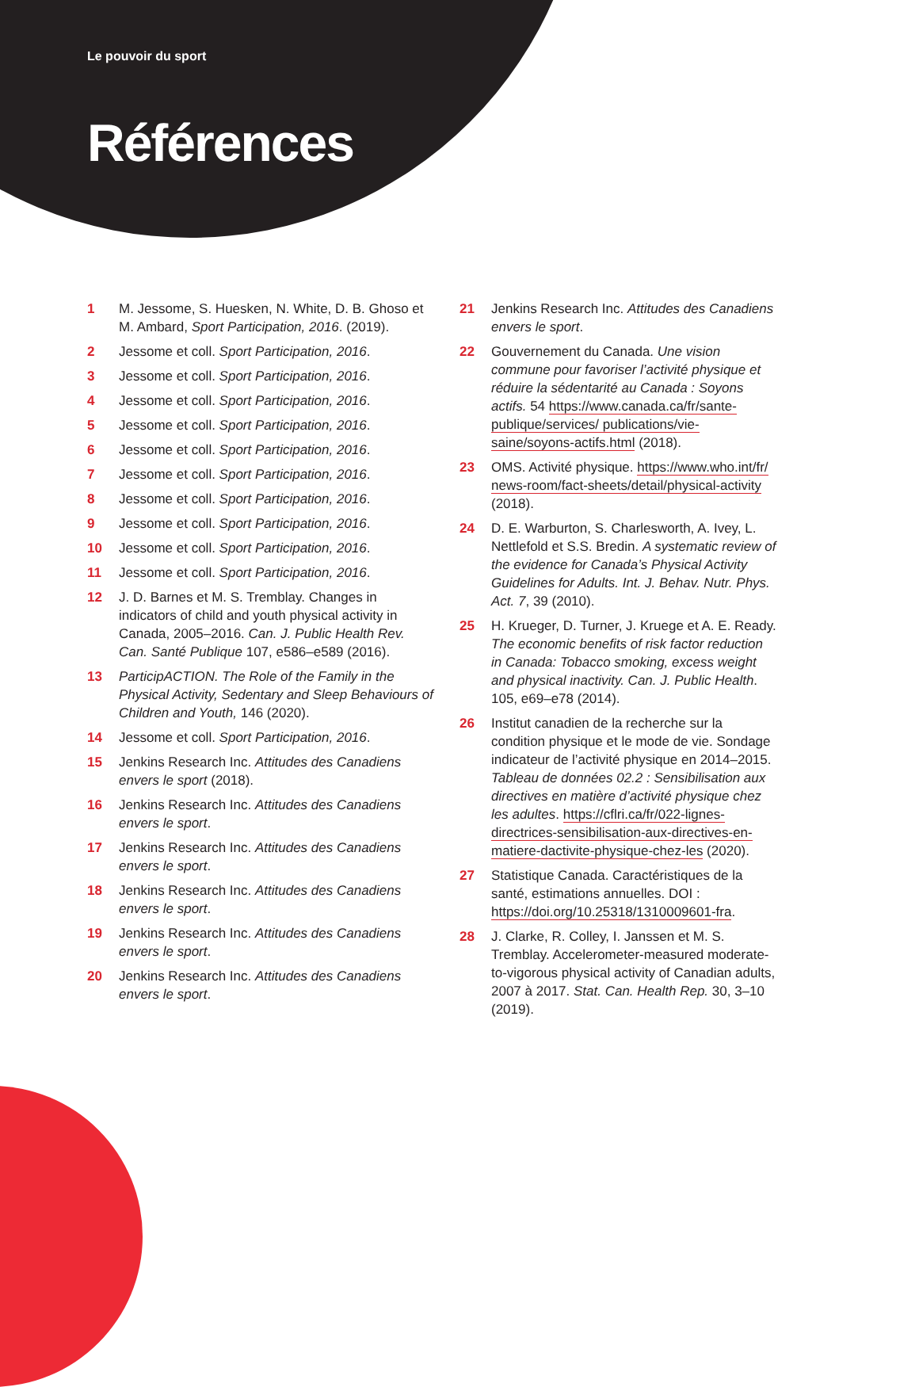Le pouvoir du sport
Références
1 M. Jessome, S. Huesken, N. White, D. B. Ghoso et M. Ambard, Sport Participation, 2016. (2019).
2 Jessome et coll. Sport Participation, 2016.
3 Jessome et coll. Sport Participation, 2016.
4 Jessome et coll. Sport Participation, 2016.
5 Jessome et coll. Sport Participation, 2016.
6 Jessome et coll. Sport Participation, 2016.
7 Jessome et coll. Sport Participation, 2016.
8 Jessome et coll. Sport Participation, 2016.
9 Jessome et coll. Sport Participation, 2016.
10 Jessome et coll. Sport Participation, 2016.
11 Jessome et coll. Sport Participation, 2016.
12 J. D. Barnes et M. S. Tremblay. Changes in indicators of child and youth physical activity in Canada, 2005–2016. Can. J. Public Health Rev. Can. Santé Publique 107, e586–e589 (2016).
13 ParticipACTION. The Role of the Family in the Physical Activity, Sedentary and Sleep Behaviours of Children and Youth, 146 (2020).
14 Jessome et coll. Sport Participation, 2016.
15 Jenkins Research Inc. Attitudes des Canadiens envers le sport (2018).
16 Jenkins Research Inc. Attitudes des Canadiens envers le sport.
17 Jenkins Research Inc. Attitudes des Canadiens envers le sport.
18 Jenkins Research Inc. Attitudes des Canadiens envers le sport.
19 Jenkins Research Inc. Attitudes des Canadiens envers le sport.
20 Jenkins Research Inc. Attitudes des Canadiens envers le sport.
21 Jenkins Research Inc. Attitudes des Canadiens envers le sport.
22 Gouvernement du Canada. Une vision commune pour favoriser l’activité physique et réduire la sédentarité au Canada : Soyons actifs. 54 https://www.canada.ca/fr/sante-publique/services/ publications/vie-saine/soyons-actifs.html (2018).
23 OMS. Activité physique. https://www.who.int/fr/ news-room/fact-sheets/detail/physical-activity (2018).
24 D. E. Warburton, S. Charlesworth, A. Ivey, L. Nettlefold et S.S. Bredin. A systematic review of the evidence for Canada’s Physical Activity Guidelines for Adults. Int. J. Behav. Nutr. Phys. Act. 7, 39 (2010).
25 H. Krueger, D. Turner, J. Kruege et A. E. Ready. The economic benefits of risk factor reduction in Canada: Tobacco smoking, excess weight and physical inactivity. Can. J. Public Health. 105, e69–e78 (2014).
26 Institut canadien de la recherche sur la condition physique et le mode de vie. Sondage indicateur de l’activité physique en 2014–2015. Tableau de données 02.2 : Sensibilisation aux directives en matière d’activité physique chez les adultes. https://cflri.ca/fr/022-lignes-directrices-sensibilisation-aux-directives-en-matiere-dactivite-physique-chez-les (2020).
27 Statistique Canada. Caractéristiques de la santé, estimations annuelles. DOI : https://doi.org/10.25318/1310009601-fra.
28 J. Clarke, R. Colley, I. Janssen et M. S. Tremblay. Accelerometer-measured moderate-to-vigorous physical activity of Canadian adults, 2007 à 2017. Stat. Can. Health Rep. 30, 3–10 (2019).